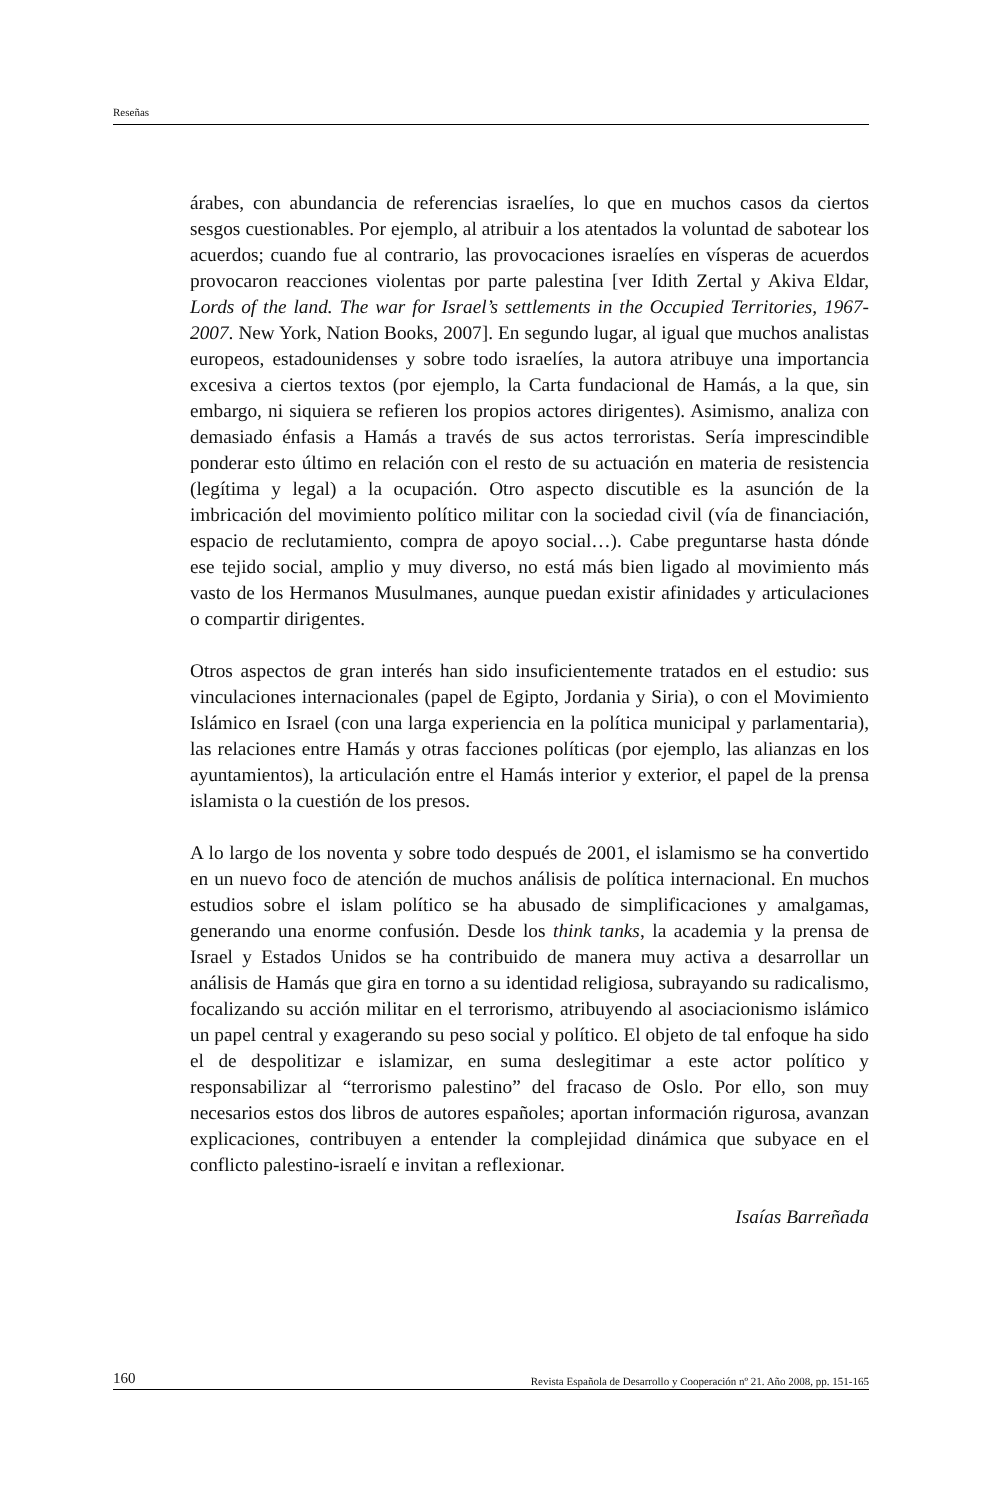Reseñas
árabes, con abundancia de referencias israelíes, lo que en muchos casos da ciertos sesgos cuestionables. Por ejemplo, al atribuir a los atentados la voluntad de sabotear los acuerdos; cuando fue al contrario, las provocaciones israelíes en vísperas de acuerdos provocaron reacciones violentas por parte palestina [ver Idith Zertal y Akiva Eldar, Lords of the land. The war for Israel’s settlements in the Occupied Territories, 1967-2007. New York, Nation Books, 2007]. En segundo lugar, al igual que muchos analistas europeos, estadounidenses y sobre todo israelíes, la autora atribuye una importancia excesiva a ciertos textos (por ejemplo, la Carta fundacional de Hamás, a la que, sin embargo, ni siquiera se refieren los propios actores dirigentes). Asimismo, analiza con demasiado énfasis a Hamás a través de sus actos terroristas. Sería imprescindible ponderar esto último en relación con el resto de su actuación en materia de resistencia (legítima y legal) a la ocupación. Otro aspecto discutible es la asunción de la imbricación del movimiento político militar con la sociedad civil (vía de financiación, espacio de reclutamiento, compra de apoyo social…). Cabe preguntarse hasta dónde ese tejido social, amplio y muy diverso, no está más bien ligado al movimiento más vasto de los Hermanos Musulmanes, aunque puedan existir afinidades y articulaciones o compartir dirigentes.
Otros aspectos de gran interés han sido insuficientemente tratados en el estudio: sus vinculaciones internacionales (papel de Egipto, Jordania y Siria), o con el Movimiento Islámico en Israel (con una larga experiencia en la política municipal y parlamentaria), las relaciones entre Hamás y otras facciones políticas (por ejemplo, las alianzas en los ayuntamientos), la articulación entre el Hamás interior y exterior, el papel de la prensa islamista o la cuestión de los presos.
A lo largo de los noventa y sobre todo después de 2001, el islamismo se ha convertido en un nuevo foco de atención de muchos análisis de política internacional. En muchos estudios sobre el islam político se ha abusado de simplificaciones y amalgamas, generando una enorme confusión. Desde los think tanks, la academia y la prensa de Israel y Estados Unidos se ha contribuido de manera muy activa a desarrollar un análisis de Hamás que gira en torno a su identidad religiosa, subrayando su radicalismo, focalizando su acción militar en el terrorismo, atribuyendo al asociacionismo islámico un papel central y exagerando su peso social y político. El objeto de tal enfoque ha sido el de despolitizar e islamizar, en suma deslegitimar a este actor político y responsabilizar al “terrorismo palestino” del fracaso de Oslo. Por ello, son muy necesarios estos dos libros de autores españoles; aportan información rigurosa, avanzan explicaciones, contribuyen a entender la complejidad dinámica que subyace en el conflicto palestino-israelí e invitan a reflexionar.
Isaías Barreñada
160 Revista Española de Desarrollo y Cooperación nº 21. Año 2008, pp. 151-165